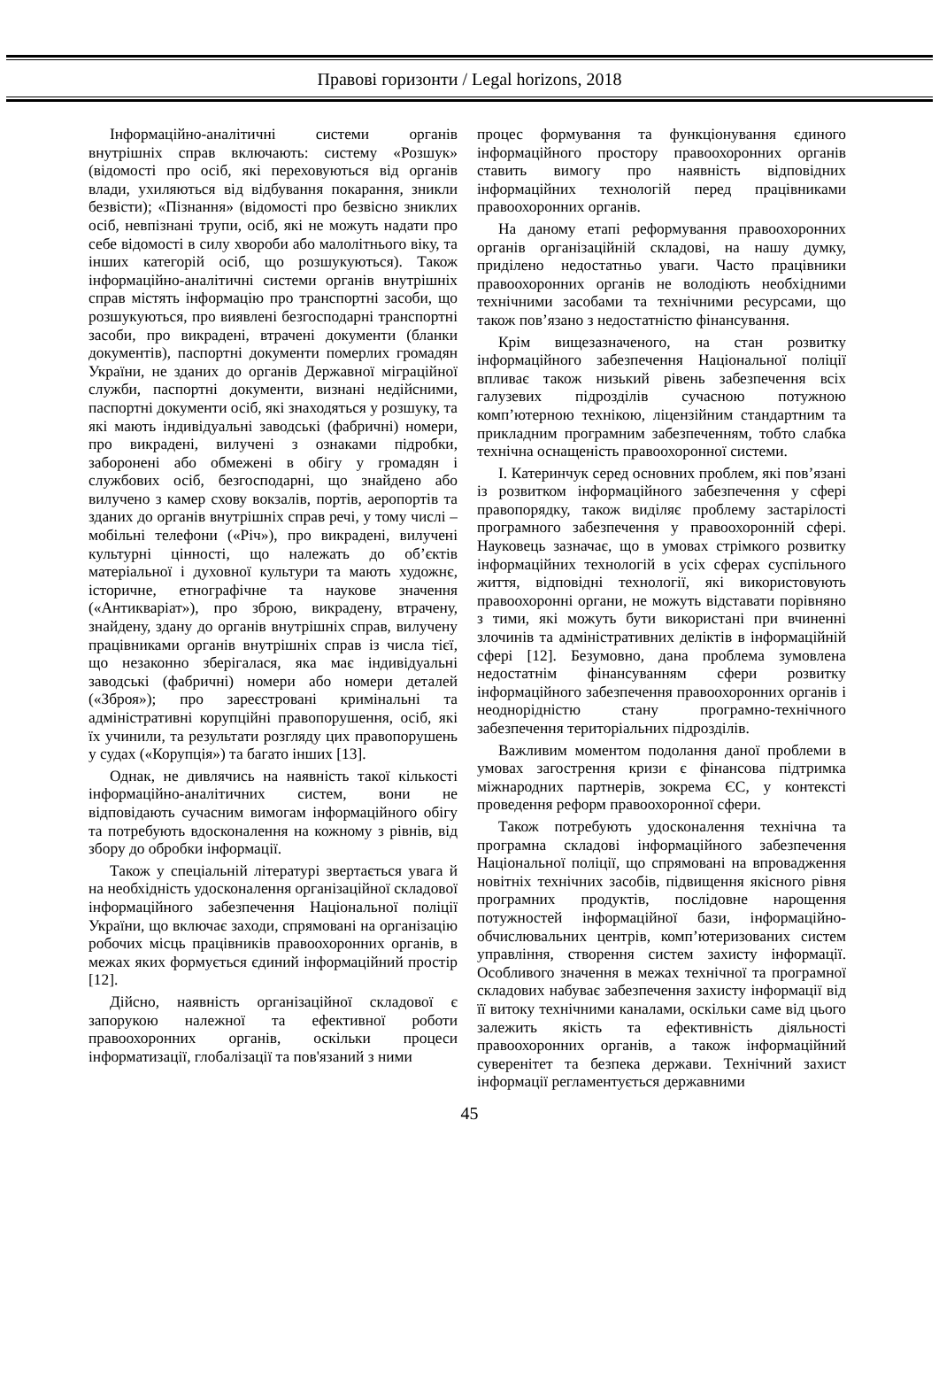Правові горизонти / Legal horizons, 2018
Інформаційно-аналітичні системи органів внутрішніх справ включають: систему «Розшук» (відомості про осіб, які переховуються від органів влади, ухиляються від відбування покарання, зникли безвісти); «Пізнання» (відомості про безвісно зниклих осіб, невпізнані трупи, осіб, які не можуть надати про себе відомості в силу хвороби або малолітнього віку, та інших категорій осіб, що розшукуються). Також інформаційно-аналітичні системи органів внутрішніх справ містять інформацію про транспортні засоби, що розшукуються, про виявлені безгосподарні транспортні засоби, про викрадені, втрачені документи (бланки документів), паспортні документи померлих громадян України, не зданих до органів Державної міграційної служби, паспортні документи, визнані недійсними, паспортні документи осіб, які знаходяться у розшуку, та які мають індивідуальні заводські (фабричні) номери, про викрадені, вилучені з ознаками підробки, заборонені або обмежені в обігу у громадян і службових осіб, безгосподарні, що знайдено або вилучено з камер схову вокзалів, портів, аеропортів та зданих до органів внутрішніх справ речі, у тому числі – мобільні телефони («Річ»), про викрадені, вилучені культурні цінності, що належать до об’єктів матеріальної і духовної культури та мають художнє, історичне, етнографічне та наукове значення («Антикваріат»), про зброю, викрадену, втрачену, знайдену, здану до органів внутрішніх справ, вилучену працівниками органів внутрішніх справ із числа тієї, що незаконно зберігалася, яка має індивідуальні заводські (фабричні) номери або номери деталей («Зброя»); про зареєстровані кримінальні та адміністративні корупційні правопорушення, осіб, які їх учинили, та результати розгляду цих правопорушень у судах («Корупція») та багато інших [13].
Однак, не дивлячись на наявність такої кількості інформаційно-аналітичних систем, вони не відповідають сучасним вимогам інформаційного обігу та потребують вдосконалення на кожному з рівнів, від збору до обробки інформації.
Також у спеціальній літературі звертається увага й на необхідність удосконалення організаційної складової інформаційного забезпечення Національної поліції України, що включає заходи, спрямовані на організацію робочих місць працівників правоохоронних органів, в межах яких формується єдиний інформаційний простір [12].
Дійсно, наявність організаційної складової є запорукою належної та ефективної роботи правоохоронних органів, оскільки процеси інформатизації, глобалізації та пов'язаний з ними
процес формування та функціонування єдиного інформаційного простору правоохоронних органів ставить вимогу про наявність відповідних інформаційних технологій перед працівниками правоохоронних органів.
На даному етапі реформування правоохоронних органів організаційній складові, на нашу думку, приділено недостатньо уваги. Часто працівники правоохоронних органів не володіють необхідними технічними засобами та технічними ресурсами, що також пов’язано з недостатністю фінансування.
Крім вищезазначеного, на стан розвитку інформаційного забезпечення Національної поліції впливає також низький рівень забезпечення всіх галузевих підрозділів сучасною потужною комп’ютерною технікою, ліцензійним стандартним та прикладним програмним забезпеченням, тобто слабка технічна оснащеність правоохоронної системи.
І. Катеринчук серед основних проблем, які пов’язані із розвитком інформаційного забезпечення у сфері правопорядку, також виділяє проблему застарілості програмного забезпечення у правоохоронній сфері. Науковець зазначає, що в умовах стрімкого розвитку інформаційних технологій в усіх сферах суспільного життя, відповідні технології, які використовують правоохоронні органи, не можуть відставати порівняно з тими, які можуть бути використані при вчиненні злочинів та адміністративних деліктів в інформаційній сфері [12]. Безумовно, дана проблема зумовлена недостатнім фінансуванням сфери розвитку інформаційного забезпечення правоохоронних органів і неоднорідністю стану програмно-технічного забезпечення територіальних підрозділів.
Важливим моментом подолання даної проблеми в умовах загострення кризи є фінансова підтримка міжнародних партнерів, зокрема ЄС, у контексті проведення реформ правоохоронної сфери.
Також потребують удосконалення технічна та програмна складові інформаційного забезпечення Національної поліції, що спрямовані на впровадження новітніх технічних засобів, підвищення якісного рівня програмних продуктів, послідовне нарощення потужностей інформаційної бази, інформаційно-обчислювальних центрів, комп’ютеризованих систем управління, створення систем захисту інформації. Особливого значення в межах технічної та програмної складових набуває забезпечення захисту інформації від її витоку технічними каналами, оскільки саме від цього залежить якість та ефективність діяльності правоохоронних органів, а також інформаційний суверенітет та безпека держави. Технічний захист інформації регламентується державними
45